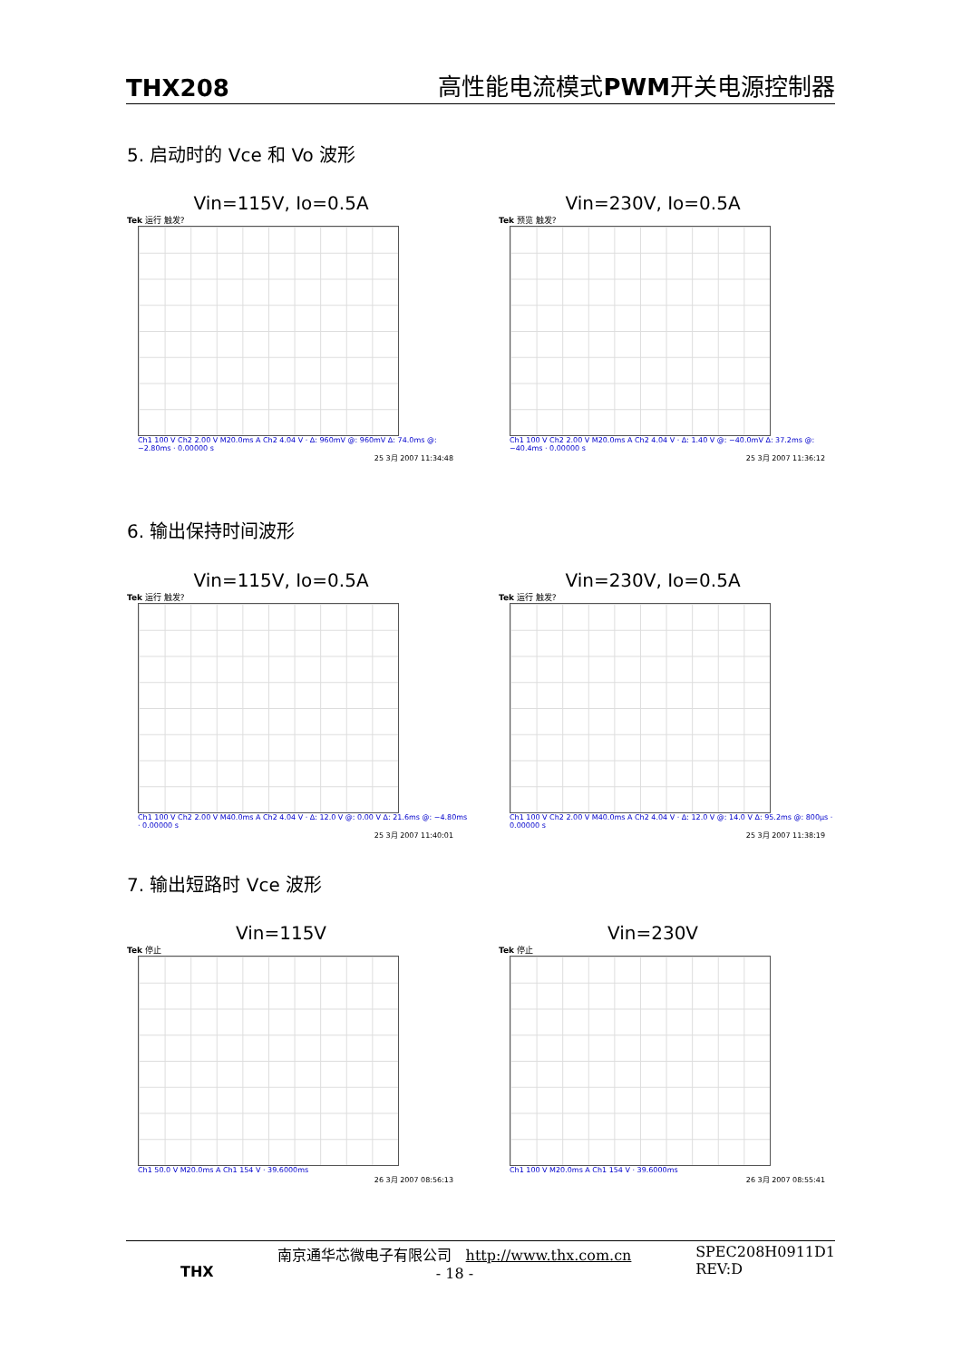THX208 高性能电流模式PWM开关电源控制器
5. 启动时的 Vce 和 Vo 波形
Vin=115V, Io=0.5A
Tek 运行 触发?
Ch1 100 V Ch2 2.00 V M20.0ms A Ch2 4.04 V · Δ: 960mV @: 960mV Δ: 74.0ms @: −2.80ms · 0.00000 s
25 3月 2007 11:34:48
Vin=230V, Io=0.5A
Tek 预览 触发?
Ch1 100 V Ch2 2.00 V M20.0ms A Ch2 4.04 V · Δ: 1.40 V @: −40.0mV Δ: 37.2ms @: −40.4ms · 0.00000 s
25 3月 2007 11:36:12
6. 输出保持时间波形
Vin=115V, Io=0.5A
Tek 运行 触发?
Ch1 100 V Ch2 2.00 V M40.0ms A Ch2 4.04 V · Δ: 12.0 V @: 0.00 V Δ: 21.6ms @: −4.80ms · 0.00000 s
25 3月 2007 11:40:01
Vin=230V, Io=0.5A
Tek 运行 触发?
Ch1 100 V Ch2 2.00 V M40.0ms A Ch2 4.04 V · Δ: 12.0 V @: 14.0 V Δ: 95.2ms @: 800µs · 0.00000 s
25 3月 2007 11:38:19
7. 输出短路时 Vce 波形
Vin=115V
Tek 停止
Ch1 50.0 V M20.0ms A Ch1 154 V · 39.6000ms
26 3月 2007 08:56:13
Vin=230V
Tek 停止
Ch1 100 V M20.0ms A Ch1 154 V · 39.6000ms
26 3月 2007 08:55:41
THX
南京通华芯微电子有限公司 http://www.thx.com.cn
- 18 -
SPEC208H0911D1
REV:D